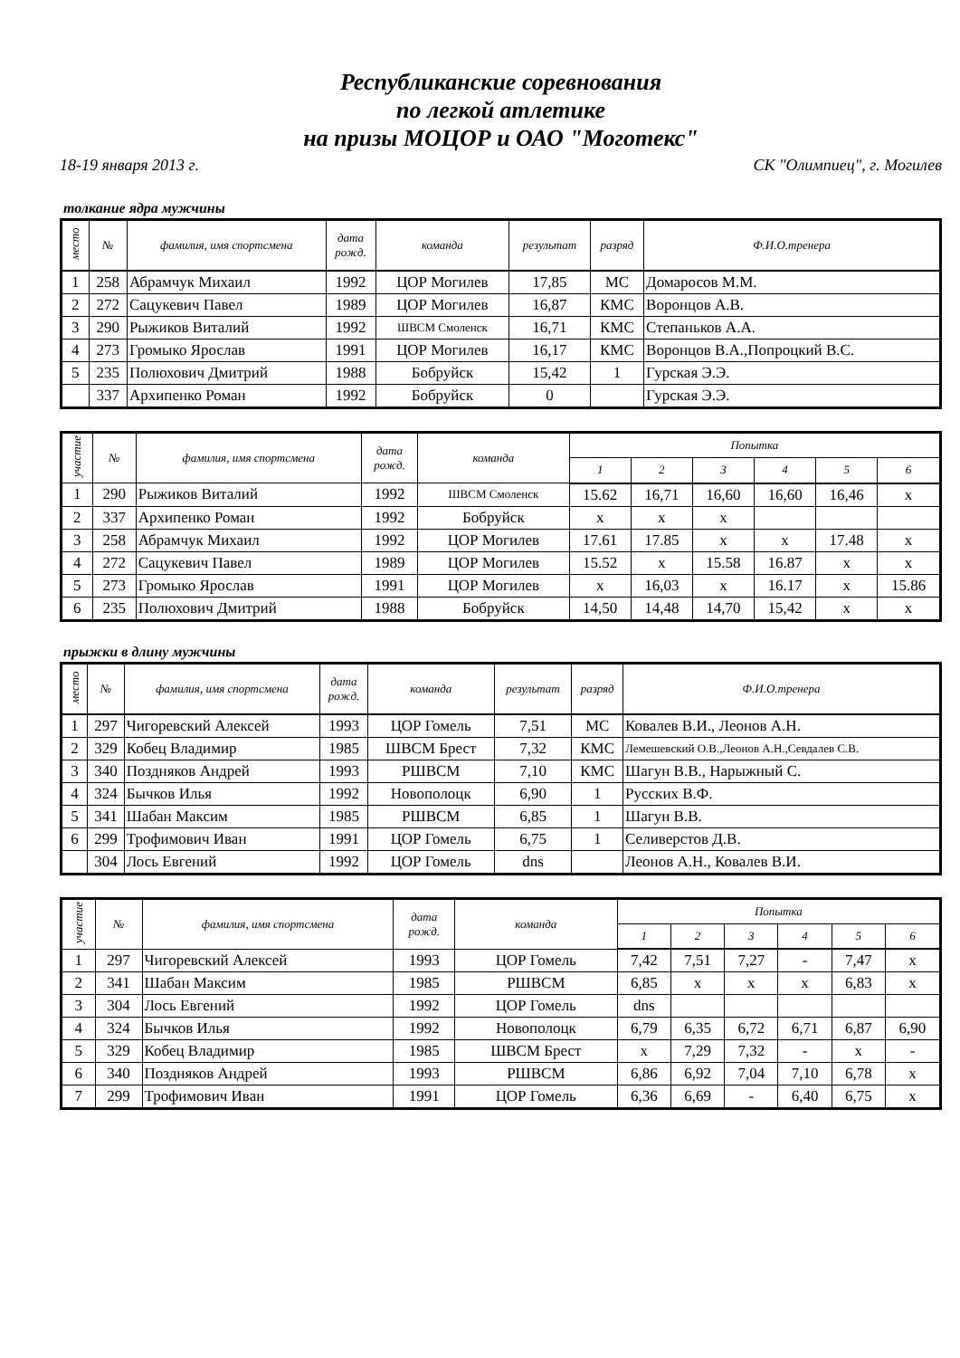Республиканские соревнования
по легкой атлетике
на призы МОЦОР и ОАО "Моготекс"
18-19 января 2013 г. СК "Олимпиец", г. Могилев
толкание ядра мужчины
| место | № | фамилия, имя спортсмена | дата рожд. | команда | результат | разряд | Ф.И.О.тренера |
| --- | --- | --- | --- | --- | --- | --- | --- |
| 1 | 258 | Абрамчук Михаил | 1992 | ЦОР Могилев | 17,85 | МС | Домаросов М.М. |
| 2 | 272 | Сацукевич Павел | 1989 | ЦОР Могилев | 16,87 | КМС | Воронцов А.В. |
| 3 | 290 | Рыжиков Виталий | 1992 | ШВСМ Смоленск | 16,71 | КМС | Степаньков А.А. |
| 4 | 273 | Громыко Ярослав | 1991 | ЦОР Могилев | 16,17 | КМС | Воронцов В.А.,Попроцкий В.С. |
| 5 | 235 | Полюхович Дмитрий | 1988 | Бобруйск | 15,42 | 1 | Гурская Э.Э. |
| | 337 | Архипенко Роман | 1992 | Бобруйск | 0 | | Гурская Э.Э. |
| участие | № | фамилия, имя спортсмена | дата рожд. | команда | Попытка | | | | | |
| --- | --- | --- | --- | --- | --- | --- | --- | --- | --- | --- |
| | | | | | 1 | 2 | 3 | 4 | 5 | 6 |
| 1 | 290 | Рыжиков Виталий | 1992 | ШВСМ Смоленск | 15.62 | 16,71 | 16,60 | 16,60 | 16,46 | x |
| 2 | 337 | Архипенко Роман | 1992 | Бобруйск | x | x | x | | | |
| 3 | 258 | Абрамчук Михаил | 1992 | ЦОР Могилев | 17.61 | 17.85 | x | x | 17.48 | x |
| 4 | 272 | Сацукевич Павел | 1989 | ЦОР Могилев | 15.52 | x | 15.58 | 16.87 | x | x |
| 5 | 273 | Громыко Ярослав | 1991 | ЦОР Могилев | x | 16,03 | x | 16.17 | x | 15.86 |
| 6 | 235 | Полюхович Дмитрий | 1988 | Бобруйск | 14,50 | 14,48 | 14,70 | 15,42 | x | x |
прыжки в длину мужчины
| место | № | фамилия, имя спортсмена | дата рожд. | команда | результат | разряд | Ф.И.О.тренера |
| --- | --- | --- | --- | --- | --- | --- | --- |
| 1 | 297 | Чигоревский Алексей | 1993 | ЦОР Гомель | 7,51 | МС | Ковалев В.И., Леонов А.Н. |
| 2 | 329 | Кобец Владимир | 1985 | ШВСМ Брест | 7,32 | КМС | Лемешевский О.В.,Леонов А.Н.,Севдалев С.В. |
| 3 | 340 | Поздняков Андрей | 1993 | РШВСМ | 7,10 | КМС | Шагун В.В., Нарыжный С. |
| 4 | 324 | Бычков Илья | 1992 | Новополоцк | 6,90 | 1 | Русских В.Ф. |
| 5 | 341 | Шабан Максим | 1985 | РШВСМ | 6,85 | 1 | Шагун В.В. |
| 6 | 299 | Трофимович Иван | 1991 | ЦОР Гомель | 6,75 | 1 | Селиверстов Д.В. |
| | 304 | Лось Евгений | 1992 | ЦОР Гомель | dns | | Леонов А.Н., Ковалев В.И. |
| участие | № | фамилия, имя спортсмена | дата рожд. | команда | Попытка | | | | | |
| --- | --- | --- | --- | --- | --- | --- | --- | --- | --- | --- |
| | | | | | 1 | 2 | 3 | 4 | 5 | 6 |
| 1 | 297 | Чигоревский Алексей | 1993 | ЦОР Гомель | 7,42 | 7,51 | 7,27 | - | 7,47 | x |
| 2 | 341 | Шабан Максим | 1985 | РШВСМ | 6,85 | x | x | x | 6,83 | x |
| 3 | 304 | Лось Евгений | 1992 | ЦОР Гомель | dns | | | | | |
| 4 | 324 | Бычков Илья | 1992 | Новополоцк | 6,79 | 6,35 | 6,72 | 6,71 | 6,87 | 6,90 |
| 5 | 329 | Кобец Владимир | 1985 | ШВСМ Брест | x | 7,29 | 7,32 | - | x | - |
| 6 | 340 | Поздняков Андрей | 1993 | РШВСМ | 6,86 | 6,92 | 7,04 | 7,10 | 6,78 | x |
| 7 | 299 | Трофимович Иван | 1991 | ЦОР Гомель | 6,36 | 6,69 | - | 6,40 | 6,75 | x |